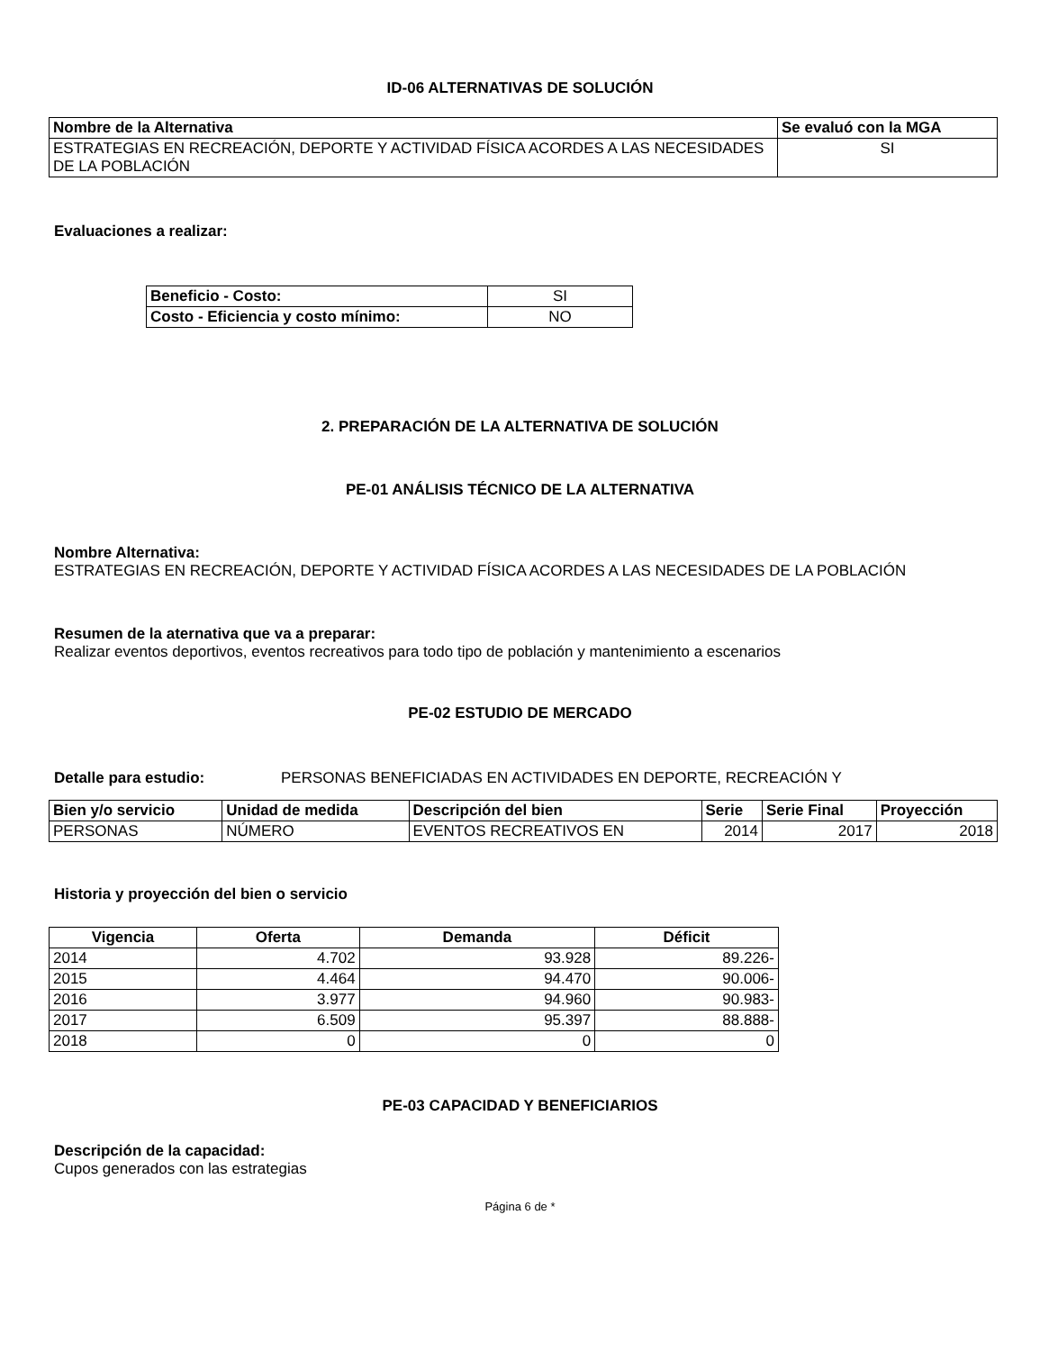ID-06 ALTERNATIVAS DE SOLUCIÓN
| Nombre de la Alternativa | Se evaluó con la MGA |
| --- | --- |
| ESTRATEGIAS EN RECREACIÓN, DEPORTE Y ACTIVIDAD FÍSICA ACORDES A LAS NECESIDADES DE LA POBLACIÓN | SI |
Evaluaciones a realizar:
| Beneficio - Costo: | SI |
| Costo - Eficiencia y costo mínimo: | NO |
2. PREPARACIÓN DE LA ALTERNATIVA DE SOLUCIÓN
PE-01 ANÁLISIS TÉCNICO DE LA ALTERNATIVA
Nombre Alternativa:
ESTRATEGIAS EN RECREACIÓN, DEPORTE Y ACTIVIDAD FÍSICA ACORDES A LAS NECESIDADES DE LA POBLACIÓN
Resumen de la aternativa que va a preparar:
Realizar eventos deportivos, eventos recreativos para todo tipo de población y mantenimiento a escenarios
PE-02 ESTUDIO DE MERCADO
Detalle para estudio: PERSONAS BENEFICIADAS EN ACTIVIDADES EN DEPORTE, RECREACIÓN Y
| Bien y/o servicio | Unidad de medida | Descripción del bien | Serie | Serie Final | Proyección |
| --- | --- | --- | --- | --- | --- |
| PERSONAS | NÚMERO | EVENTOS RECREATIVOS EN | 2014 | 2017 | 2018 |
Historia y proyección del bien o servicio
| Vigencia | Oferta | Demanda | Déficit |
| --- | --- | --- | --- |
| 2014 | 4.702 | 93.928 | 89.226- |
| 2015 | 4.464 | 94.470 | 90.006- |
| 2016 | 3.977 | 94.960 | 90.983- |
| 2017 | 6.509 | 95.397 | 88.888- |
| 2018 | 0 | 0 | 0 |
PE-03 CAPACIDAD Y BENEFICIARIOS
Descripción de la capacidad:
Cupos generados con las estrategias
Página 6 de *